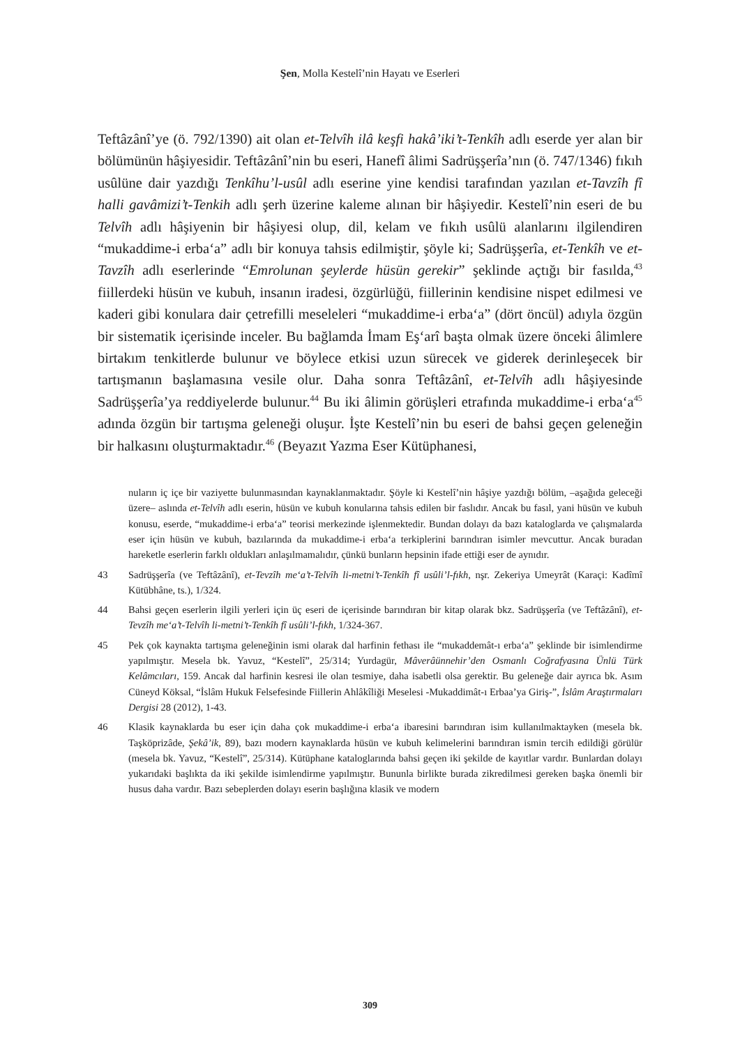Şen, Molla Kestelî’nin Hayatı ve Eserleri
Teftâzânî’ye (ö. 792/1390) ait olan et-Telvîh ilâ keşfi hakâ’iki’t-Tenkîh adlı eserde yer alan bir bölümünün hâşiyesidir. Teftâzânî’nin bu eseri, Hanefî âlimi Sadrüşşerîa’nın (ö. 747/1346) fıkıh usûlüne dair yazdığı Tenkîhu’l-usûl adlı eserine yine kendisi tarafından yazılan et-Tavzîh fî halli gavâmizi’t-Tenkih adlı şerh üzerine kaleme alınan bir hâşiyedir. Kestelî’nin eseri de bu Telvîh adlı hâşiyenin bir hâşiyesi olup, dil, kelam ve fıkıh usûlü alanlarını ilgilendiren “mukaddime-i erba‘a” adlı bir konuya tahsis edilmiştir, şöyle ki; Sadrüşşerîa, et-Tenkîh ve et-Tavzîh adlı eserlerinde “Emrolunan şeylerde hüsün gerekir” şeklinde açtığı bir fasılda,<sup>43</sup> fiillerdeki hüsün ve kubuh, insanın iradesi, özgürlüğü, fiillerinin kendisine nispet edilmesi ve kaderi gibi konulara dair çetrefilli meseleleri “mukaddime-i erba‘a” (dört öncül) adıyla özgün bir sistematik içerisinde inceler. Bu bağlamda İmam Eş‘arî başta olmak üzere önceki âlimlere birtakım tenkitlerde bulunur ve böylece etkisi uzun sürecek ve giderek derinleşecek bir tartışmanın başlamasına vesile olur. Daha sonra Teftâzânî, et-Telvîh adlı hâşiyesinde Sadrüşşerîa’ya reddiyelerde bulunur.<sup>44</sup> Bu iki âlimin görüşleri etrafında mukaddime-i erba‘a<sup>45</sup> adında özgün bir tartışma geleneği oluşur. İşte Kestelî’nin bu eseri de bahsi geçen geleneğin bir halkasını oluşturmaktadır.<sup>46</sup> (Beyazıt Yazma Eser Kütüphanesi,
nuların iç içe bir vaziyette bulunmasından kaynaklanmaktadır. Şöyle ki Kestelî’nin hâşiye yazdığı bölüm, –aşağıda geleceği üzere– aslında et-Telvîh adlı eserin, hüsün ve kubuh konularına tahsis edilen bir faslıdır. Ancak bu fasıl, yani hüsün ve kubuh konusu, eserde, “mukaddime-i erba‘a” teorisi merkezinde işlenmektedir. Bundan dolayı da bazı kataloglarda ve çalışmalarda eser için hüsün ve kubuh, bazılarında da mukaddime-i erba‘a terkiplerini barındıran isimler mevcuttur. Ancak buradan hareketle eserlerin farklı oldukları anlaşılmamalıdır, çünkü bunların hepsinin ifade ettiği eser de aynıdır.
43 Sadrüşşerîa (ve Teftâzânî), et-Tevzîh me‘a’t-Telvîh li-metni’t-Tenkîh fî usûli’l-fıkh, nşr. Zekeriya Umeyrât (Karaçi: Kadîmî Kütübhâne, ts.), 1/324.
44 Bahsi geçen eserlerin ilgili yerleri için üç eseri de içerisinde barındıran bir kitap olarak bkz. Sadrüşşerîa (ve Teftâzânî), et-Tevzîh me‘a’t-Telvîh li-metni’t-Tenkîh fî usûli’l-fıkh, 1/324-367.
45 Pek çok kaynakta tartışma geleneğinin ismi olarak dal harfinin fethası ile “mukaddemât-ı erba‘a” şeklinde bir isimlendirme yapılmıştır. Mesela bk. Yavuz, “Kestelî”, 25/314; Yurdagür, Mâverâünnehir’den Osmanlı Coğrafyasına Ünlü Türk Kelâmcıları, 159. Ancak dal harfinin kesresi ile olan tesmiye, daha isabetli olsa gerektir. Bu geleneğe dair ayrıca bk. Asım Cüneyd Köksal, “İslâm Hukuk Felsefesinde Fiillerin Ahlâkîliği Meselesi -Mukaddimât-ı Erbaa’ya Giriş-”, İslâm Araştırmaları Dergisi 28 (2012), 1-43.
46 Klasik kaynaklarda bu eser için daha çok mukaddime-i erba‘a ibaresini barındıran isim kullanılmaktayken (mesela bk. Taşköprizâde, Şekâ’ik, 89), bazı modern kaynaklarda hüsün ve kubuh kelimelerini barındıran ismin tercih edildiği görülür (mesela bk. Yavuz, “Kestelî”, 25/314). Kütüphane kataloglarında bahsi geçen iki şekilde de kayıtlar vardır. Bunlardan dolayı yukarıdaki başlıkta da iki şekilde isimlendirme yapılmıştır. Bununla birlikte burada zikredilmesi gereken başka önemli bir husus daha vardır. Bazı sebeplerden dolayı eserin başlığına klasik ve modern
309